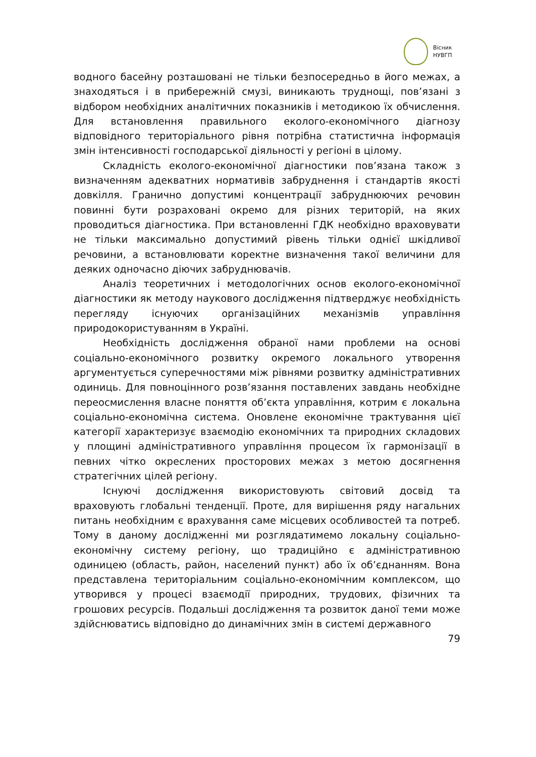Вісник
НУВГП
водного басейну розташовані не тільки безпосередньо в його межах, а знаходяться і в прибережній смузі, виникають труднощі, пов’язані з відбором необхідних аналітичних показників і методикою їх обчислення. Для встановлення правильного еколого-економічного діагнозу відповідного територіального рівня потрібна статистична інформація змін інтенсивності господарської діяльності у регіоні в цілому.
Складність еколого-економічної діагностики пов’язана також з визначенням адекватних нормативів забруднення і стандартів якості довкілля. Гранично допустимі концентрації забруднюючих речовин повинні бути розраховані окремо для різних територій, на яких проводиться діагностика. При встановленні ГДК необхідно враховувати не тільки максимально допустимий рівень тільки однієї шкідливої речовини, а встановлювати коректне визначення такої величини для деяких одночасно діючих забруднювачів.
Аналіз теоретичних і методологічних основ еколого-економічної діагностики як методу наукового дослідження підтверджує необхідність перегляду існуючих організаційних механізмів управління природокористуванням в Україні.
Необхідність дослідження обраної нами проблеми на основі соціально-економічного розвитку окремого локального утворення аргументується суперечностями між рівнями розвитку адміністративних одиниць. Для повноцінного розв’язання поставлених завдань необхідне переосмислення власне поняття об’єкта управління, котрим є локальна соціально-економічна система. Оновлене економічне трактування цієї категорії характеризує взаємодію економічних та природних складових у площині адміністративного управління процесом їх гармонізації в певних чітко окреслених просторових межах з метою досягнення стратегічних цілей регіону.
Існуючі дослідження використовують світовий досвід та враховують глобальні тенденції. Проте, для вирішення ряду нагальних питань необхідним є врахування саме місцевих особливостей та потреб. Тому в даному дослідженні ми розглядатимемо локальну соціально-економічну систему регіону, що традиційно є адміністративною одиницею (область, район, населений пункт) або їх об’єднанням. Вона представлена територіальним соціально-економічним комплексом, що утворився у процесі взаємодії природних, трудових, фізичних та грошових ресурсів. Подальші дослідження та розвиток даної теми може здійснюватись відповідно до динамічних змін в системі державного
79